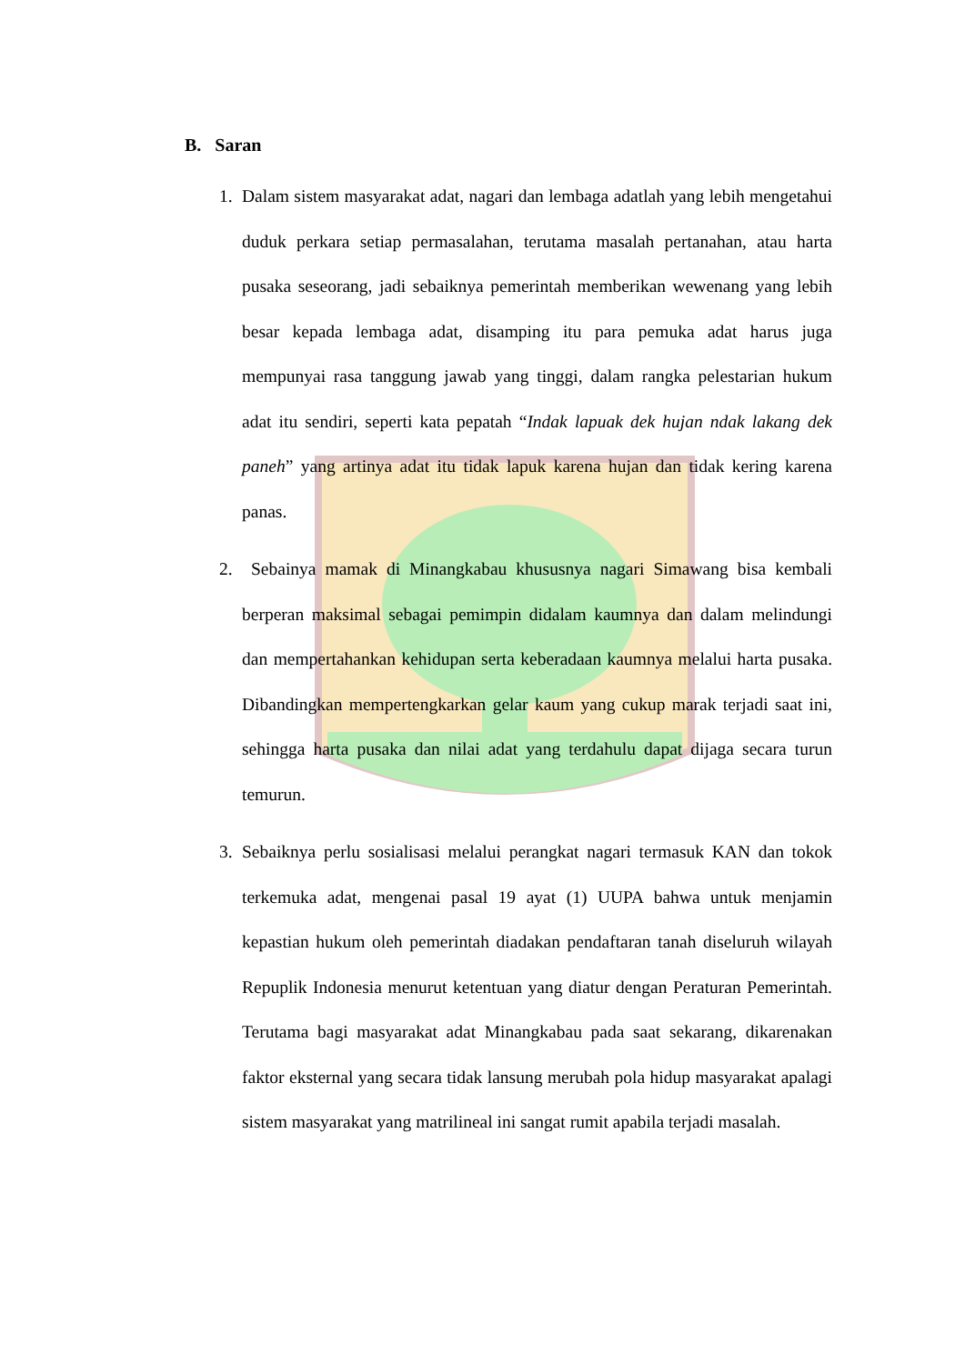B. Saran
1. Dalam sistem masyarakat adat, nagari dan lembaga adatlah yang lebih mengetahui duduk perkara setiap permasalahan, terutama masalah pertanahan, atau harta pusaka seseorang, jadi sebaiknya pemerintah memberikan wewenang yang lebih besar kepada lembaga adat, disamping itu para pemuka adat harus juga mempunyai rasa tanggung jawab yang tinggi, dalam rangka pelestarian hukum adat itu sendiri, seperti kata pepatah “Indak lapuak dek hujan ndak lakang dek paneh” yang artinya adat itu tidak lapuk karena hujan dan tidak kering karena panas.
2. Sebainya mamak di Minangkabau khususnya nagari Simawang bisa kembali berperan maksimal sebagai pemimpin didalam kaumnya dan dalam melindungi dan mempertahankan kehidupan serta keberadaan kaumnya melalui harta pusaka. Dibandingkan mempertengkarkan gelar kaum yang cukup marak terjadi saat ini, sehingga harta pusaka dan nilai adat yang terdahulu dapat dijaga secara turun temurun.
3. Sebaiknya perlu sosialisasi melalui perangkat nagari termasuk KAN dan tokok terkemuka adat, mengenai pasal 19 ayat (1) UUPA bahwa untuk menjamin kepastian hukum oleh pemerintah diadakan pendaftaran tanah diseluruh wilayah Repuplik Indonesia menurut ketentuan yang diatur dengan Peraturan Pemerintah. Terutama bagi masyarakat adat Minangkabau pada saat sekarang, dikarenakan faktor eksternal yang secara tidak lansung merubah pola hidup masyarakat apalagi sistem masyarakat yang matrilineal ini sangat rumit apabila terjadi masalah.